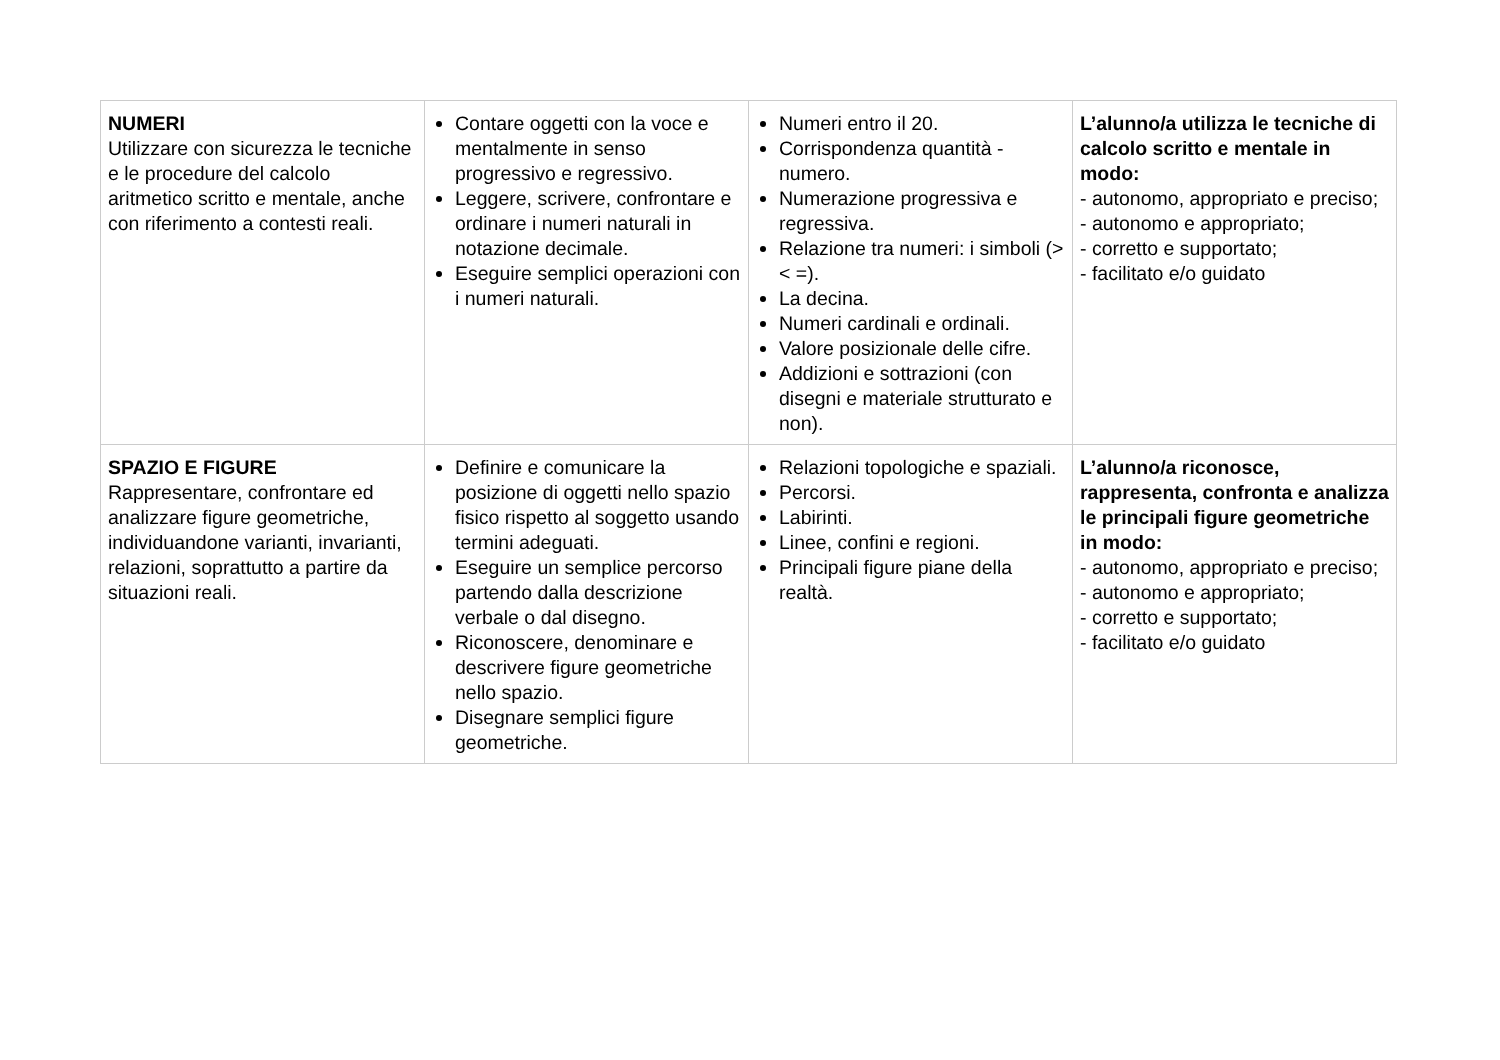| NUMERI Utilizzare con sicurezza le tecniche e le procedure del calcolo aritmetico scritto e mentale, anche con riferimento a contesti reali. | Contare oggetti con la voce e mentalmente in senso progressivo e regressivo. Leggere, scrivere, confrontare e ordinare i numeri naturali in notazione decimale. Eseguire semplici operazioni con i numeri naturali. | Numeri entro il 20. Corrispondenza quantità - numero. Numerazione progressiva e regressiva. Relazione tra numeri: i simboli (> < =). La decina. Numeri cardinali e ordinali. Valore posizionale delle cifre. Addizioni e sottrazioni (con disegni e materiale strutturato e non). | L’alunno/a utilizza le tecniche di calcolo scritto e mentale in modo: - autonomo, appropriato e preciso; - autonomo e appropriato; - corretto e supportato; - facilitato e/o guidato |
| SPAZIO E FIGURE Rappresentare, confrontare ed analizzare figure geometriche, individuandone varianti, invarianti, relazioni, soprattutto a partire da situazioni reali. | Definire e comunicare la posizione di oggetti nello spazio fisico rispetto al soggetto usando termini adeguati. Eseguire un semplice percorso partendo dalla descrizione verbale o dal disegno. Riconoscere, denominare e descrivere figure geometriche nello spazio. Disegnare semplici figure geometriche. | Relazioni topologiche e spaziali. Percorsi. Labirinti. Linee, confini e regioni. Principali figure piane della realtà. | L’alunno/a riconosce, rappresenta, confronta e analizza le principali figure geometriche in modo: - autonomo, appropriato e preciso; - autonomo e appropriato; - corretto e supportato; - facilitato e/o guidato |